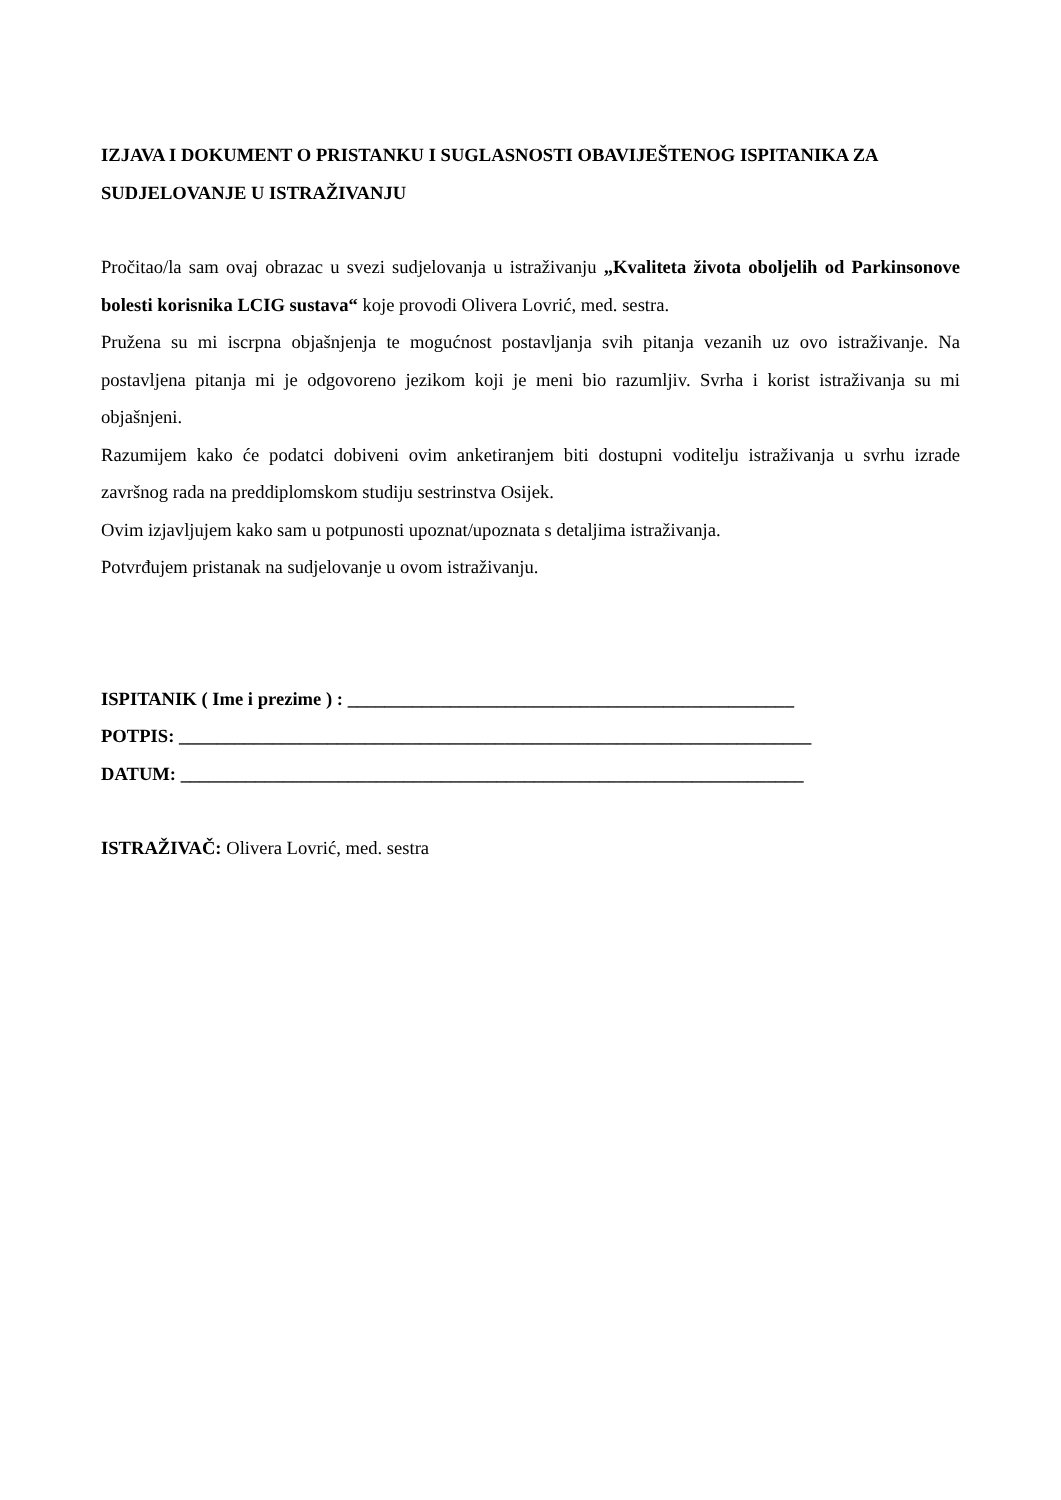IZJAVA I DOKUMENT O PRISTANKU I SUGLASNOSTI OBAVIJEŠTENOG ISPITANIKA ZA SUDJELOVANJE U ISTRAŽIVANJU
Pročitao/la sam ovaj obrazac u svezi sudjelovanja u istraživanju „Kvaliteta života oboljelih od Parkinsonove bolesti korisnika LCIG sustava“ koje provodi Olivera Lovrić, med. sestra.
Pružena su mi iscrpna objašnjenja te mogućnost postavljanja svih pitanja vezanih uz ovo istraživanje. Na postavljena pitanja mi je odgovoreno jezikom koji je meni bio razumljiv. Svrha i korist istraživanja su mi objašnjeni.
Razumijem kako će podatci dobiveni ovim anketiranjem biti dostupni voditelju istraživanja u svrhu izrade završnog rada na preddiplomskom studiju sestrinstva Osijek.
Ovim izjavljujem kako sam u potpunosti upoznat/upoznata s detaljima istraživanja.
Potvrđujem pristanak na sudjelovanje u ovom istraživanju.
ISPITANIK ( Ime i prezime ) : ________________________________________________
POTPIS: ____________________________________________________________________
DATUM: ___________________________________________________________________
ISTRAŽIVAČ: Olivera Lovrić, med. sestra